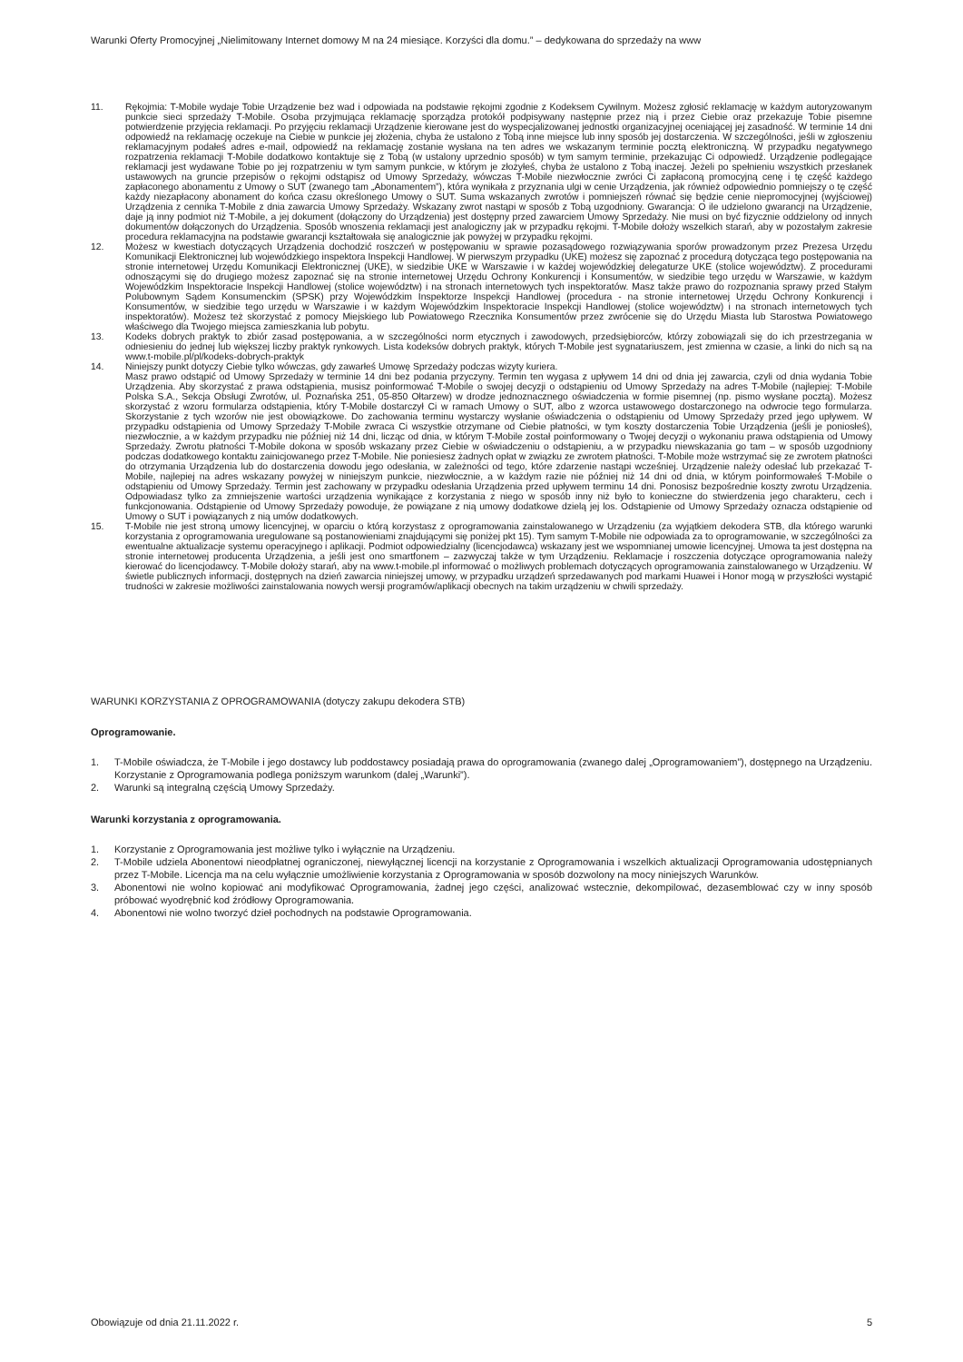Warunki Oferty Promocyjnej „Nielimitowany Internet domowy M na 24 miesiące. Korzyści dla domu.” – dedykowana do sprzedaży na www
11. Rękojmia: T-Mobile wydaje Tobie Urządzenie bez wad i odpowiada na podstawie rękojmi zgodnie z Kodeksem Cywilnym. Możesz zgłosić reklamację w każdym autoryzowanym punkcie sieci sprzedaży T-Mobile. Osoba przyjmująca reklamację sporządza protokół podpisywany następnie przez nią i przez Ciebie oraz przekazuje Tobie pisemne potwierdzenie przyjęcia reklamacji. Po przyjęciu reklamacji Urządzenie kierowane jest do wyspecjalizowanej jednostki organizacyjnej oceniającej jej zasadność. W terminie 14 dni odpowiedź na reklamację oczekuje na Ciebie w punkcie jej złożenia, chyba że ustalono z Tobą inne miejsce lub inny sposób jej dostarczenia. W szczególności, jeśli w zgłoszeniu reklamacyjnym podałeś adres e-mail, odpowiedź na reklamację zostanie wysłana na ten adres we wskazanym terminie pocztą elektroniczną. W przypadku negatywnego rozpatrzenia reklamacji T-Mobile dodatkowo kontaktuje się z Tobą (w ustalony uprzednio sposób) w tym samym terminie, przekazując Ci odpowiedź. Urządzenie podlegające reklamacji jest wydawane Tobie po jej rozpatrzeniu w tym samym punkcie, w którym je złożyłeś, chyba że ustalono z Tobą inaczej. Jeżeli po spełnieniu wszystkich przesłanek ustawowych na gruncie przepisów o rękojmi odstąpisz od Umowy Sprzedaży, wówczas T-Mobile niezwłocznie zwróci Ci zapłaconą promocyjną cenę i tę część każdego zapłaconego abonamentu z Umowy o SUT (zwanego tam „Abonamentem”), która wynikała z przyznania ulgi w cenie Urządzenia, jak również odpowiednio pomniejszy o tę część każdy niezapłacony abonament do końca czasu określonego Umowy o SUT. Suma wskazanych zwrotów i pomniejszeń równać się będzie cenie niepromocyjnej (wyjściowej) Urządzenia z cennika T-Mobile z dnia zawarcia Umowy Sprzedaży. Wskazany zwrot nastąpi w sposób z Tobą uzgodniony. Gwarancja: O ile udzielono gwarancji na Urządzenie, daje ją inny podmiot niż T-Mobile, a jej dokument (dołączony do Urządzenia) jest dostępny przed zawarciem Umowy Sprzedaży. Nie musi on być fizycznie oddzielony od innych dokumentów dołączonych do Urządzenia. Sposób wnoszenia reklamacji jest analogiczny jak w przypadku rękojmi. T-Mobile dołoży wszelkich starań, aby w pozostałym zakresie procedura reklamacyjna na podstawie gwarancji kształtowała się analogicznie jak powyżej w przypadku rękojmi.
12. Możesz w kwestiach dotyczących Urządzenia dochodzić roszczeń w postępowaniu w sprawie pozasądowego rozwiązywania sporów prowadzonym przez Prezesa Urzędu Komunikacji Elektronicznej lub wojewódzkiego inspektora Inspekcji Handlowej. W pierwszym przypadku (UKE) możesz się zapoznać z procedurą dotycząca tego postępowania na stronie internetowej Urzędu Komunikacji Elektronicznej (UKE), w siedzibie UKE w Warszawie i w każdej wojewódzkiej delegaturze UKE (stolice województw). Z procedurami odnoszącymi się do drugiego możesz zapoznać się na stronie internetowej Urzędu Ochrony Konkurencji i Konsumentów, w siedzibie tego urzędu w Warszawie, w każdym Wojewódzkim Inspektoracie Inspekcji Handlowej (stolice województw) i na stronach internetowych tych inspektoratów. Masz także prawo do rozpoznania sprawy przed Stałym Polubownym Sądem Konsumenckim (SPSK) przy Wojewódzkim Inspektorze Inspekcji Handlowej (procedura - na stronie internetowej Urzędu Ochrony Konkurencji i Konsumentów, w siedzibie tego urzędu w Warszawie i w każdym Wojewódzkim Inspektoracie Inspekcji Handlowej (stolice województw) i na stronach internetowych tych inspektoratów). Możesz też skorzystać z pomocy Miejskiego lub Powiatowego Rzecznika Konsumentów przez zwrócenie się do Urzędu Miasta lub Starostwa Powiatowego właściwego dla Twojego miejsca zamieszkania lub pobytu.
13. Kodeks dobrych praktyk to zbiór zasad postępowania, a w szczególności norm etycznych i zawodowych, przedsiębiorców, którzy zobowiązali się do ich przestrzegania w odniesieniu do jednej lub większej liczby praktyk rynkowych. Lista kodeksów dobrych praktyk, których T-Mobile jest sygnatariuszem, jest zmienna w czasie, a linki do nich są na www.t-mobile.pl/pl/kodeks-dobrych-praktyk
14. Niniejszy punkt dotyczy Ciebie tylko wówczas, gdy zawarłeś Umowę Sprzedaży podczas wizyty kuriera.
Masz prawo odstąpić od Umowy Sprzedaży w terminie 14 dni bez podania przyczyny. Termin ten wygasa z upływem 14 dni od dnia jej zawarcia, czyli od dnia wydania Tobie Urządzenia. Aby skorzystać z prawa odstąpienia, musisz poinformować T-Mobile o swojej decyzji o odstąpieniu od Umowy Sprzedaży na adres T-Mobile (najlepiej: T-Mobile Polska S.A., Sekcja Obsługi Zwrotów, ul. Poznańska 251, 05-850 Ołtarzew) w drodze jednoznacznego oświadczenia w formie pisemnej (np. pismo wysłane pocztą). Możesz skorzystać z wzoru formularza odstąpienia, który T-Mobile dostarczył Ci w ramach Umowy o SUT, albo z wzorca ustawowego dostarczonego na odwrocie tego formularza. Skorzystanie z tych wzorów nie jest obowiązkowe. Do zachowania terminu wystarczy wysłanie oświadczenia o odstąpieniu od Umowy Sprzedaży przed jego upływem. W przypadku odstąpienia od Umowy Sprzedaży T-Mobile zwraca Ci wszystkie otrzymane od Ciebie płatności, w tym koszty dostarczenia Tobie Urządzenia (jeśli je poniosłeś), niezwłocznie, a w każdym przypadku nie później niż 14 dni, licząc od dnia, w którym T-Mobile został poinformowany o Twojej decyzji o wykonaniu prawa odstąpienia od Umowy Sprzedaży. Zwrotu płatności T-Mobile dokona w sposób wskazany przez Ciebie w oświadczeniu o odstąpieniu, a w przypadku niewskazania go tam – w sposób uzgodniony podczas dodatkowego kontaktu zainicjowanego przez T-Mobile. Nie poniesiesz żadnych opłat w związku ze zwrotem płatności. T-Mobile może wstrzymać się ze zwrotem płatności do otrzymania Urządzenia lub do dostarczenia dowodu jego odesłania, w zależności od tego, które zdarzenie nastąpi wcześniej. Urządzenie należy odesłać lub przekazać T-Mobile, najlepiej na adres wskazany powyżej w niniejszym punkcie, niezwłocznie, a w każdym razie nie później niż 14 dni od dnia, w którym poinformowałeś T-Mobile o odstąpieniu od Umowy Sprzedaży. Termin jest zachowany w przypadku odesłania Urządzenia przed upływem terminu 14 dni. Ponosisz bezpośrednie koszty zwrotu Urządzenia. Odpowiadasz tylko za zmniejszenie wartości urządzenia wynikające z korzystania z niego w sposób inny niż było to konieczne do stwierdzenia jego charakteru, cech i funkcjonowania. Odstąpienie od Umowy Sprzedaży powoduje, że powiązane z nią umowy dodatkowe dzielą jej los. Odstąpienie od Umowy Sprzedaży oznacza odstąpienie od Umowy o SUT i powiązanych z nią umów dodatkowych.
15. T-Mobile nie jest stroną umowy licencyjnej, w oparciu o którą korzystasz z oprogramowania zainstalowanego w Urządzeniu (za wyjątkiem dekodera STB, dla którego warunki korzystania z oprogramowania uregulowane są postanowieniami znajdującymi się poniżej pkt 15). Tym samym T-Mobile nie odpowiada za to oprogramowanie, w szczególności za ewentualne aktualizacje systemu operacyjnego i aplikacji. Podmiot odpowiedzialny (licencjodawca) wskazany jest we wspomnianej umowie licencyjnej. Umowa ta jest dostępna na stronie internetowej producenta Urządzenia, a jeśli jest ono smartfonem – zazwyczaj także w tym Urządzeniu. Reklamacje i roszczenia dotyczące oprogramowania należy kierować do licencjodawcy. T-Mobile dołoży starań, aby na www.t-mobile.pl informować o możliwych problemach dotyczących oprogramowania zainstalowanego w Urządzeniu. W świetle publicznych informacji, dostępnych na dzień zawarcia niniejszej umowy, w przypadku urządzeń sprzedawanych pod markami Huawei i Honor mogą w przyszłości wystąpić trudności w zakresie możliwości zainstalowania nowych wersji programów/aplikacji obecnych na takim urządzeniu w chwili sprzedaży.
WARUNKI KORZYSTANIA Z OPROGRAMOWANIA (dotyczy zakupu dekodera STB)
Oprogramowanie.
1. T-Mobile oświadcza, że T-Mobile i jego dostawcy lub poddostawcy posiadają prawa do oprogramowania (zwanego dalej „Oprogramowaniem”), dostępnego na Urządzeniu. Korzystanie z Oprogramowania podlega poniższym warunkom (dalej „Warunki”).
2. Warunki są integralną częścią Umowy Sprzedaży.
Warunki korzystania z oprogramowania.
1. Korzystanie z Oprogramowania jest możliwe tylko i wyłącznie na Urządzeniu.
2. T-Mobile udziela Abonentowi nieodpłatnej ograniczonej, niewyłącznej licencji na korzystanie z Oprogramowania i wszelkich aktualizacji Oprogramowania udostępnianych przez T-Mobile. Licencja ma na celu wyłącznie umożliwienie korzystania z Oprogramowania w sposób dozwolony na mocy niniejszych Warunków.
3. Abonentowi nie wolno kopiować ani modyfikować Oprogramowania, żadnej jego części, analizować wstecznie, dekompilować, dezasemblować czy w inny sposób próbować wyodrębnić kod źródłowy Oprogramowania.
4. Abonentowi nie wolno tworzyć dzieł pochodnych na podstawie Oprogramowania.
Obowiązuje od dnia 21.11.2022 r. 5